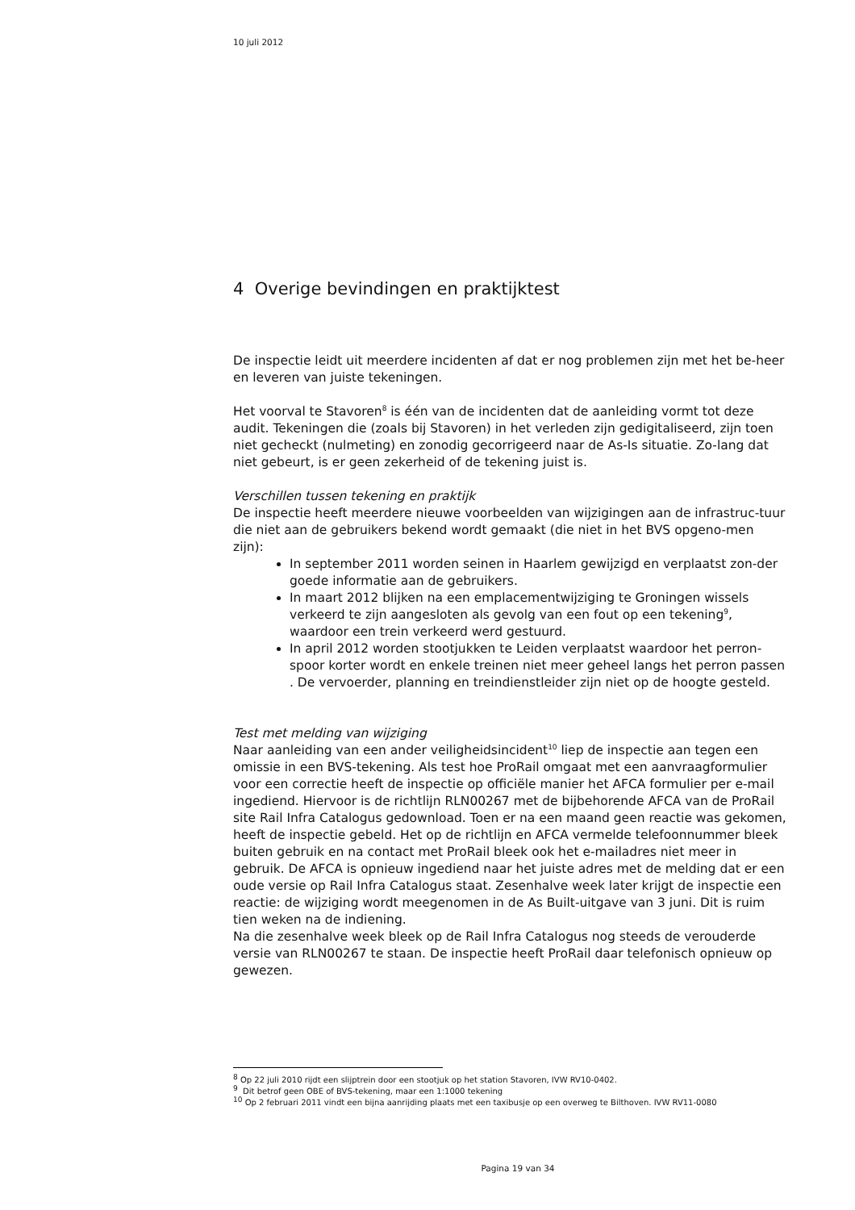10 juli 2012
4 Overige bevindingen en praktijktest
De inspectie leidt uit meerdere incidenten af dat er nog problemen zijn met het be-heer en leveren van juiste tekeningen.
Het voorval te Stavoren<sup>8</sup> is één van de incidenten dat de aanleiding vormt tot deze audit. Tekeningen die (zoals bij Stavoren) in het verleden zijn gedigitaliseerd, zijn toen niet gecheckt (nulmeting) en zonodig gecorrigeerd naar de As-Is situatie. Zo-lang dat niet gebeurt, is er geen zekerheid of de tekening juist is.
Verschillen tussen tekening en praktijk
De inspectie heeft meerdere nieuwe voorbeelden van wijzigingen aan de infrastruc-tuur die niet aan de gebruikers bekend wordt gemaakt (die niet in het BVS opgeno-men zijn):
In september 2011 worden seinen in Haarlem gewijzigd en verplaatst zon-der goede informatie aan de gebruikers.
In maart 2012 blijken na een emplacementwijziging te Groningen wissels verkeerd te zijn aangesloten als gevolg van een fout op een tekening<sup>9</sup>, waardoor een trein verkeerd werd gestuurd.
In april 2012 worden stootjukken te Leiden verplaatst waardoor het perron-spoor korter wordt en enkele treinen niet meer geheel langs het perron passen . De vervoerder, planning en treindienstleider zijn niet op de hoogte gesteld.
Test met melding van wijziging
Naar aanleiding van een ander veiligheidsincident<sup>10</sup> liep de inspectie aan tegen een omissie in een BVS-tekening. Als test hoe ProRail omgaat met een aanvraagformulier voor een correctie heeft de inspectie op officiële manier het AFCA formulier per e-mail ingediend. Hiervoor is de richtlijn RLN00267 met de bijbehorende AFCA van de ProRail site Rail Infra Catalogus gedownload. Toen er na een maand geen reactie was gekomen, heeft de inspectie gebeld. Het op de richtlijn en AFCA vermelde telefoonnummer bleek buiten gebruik en na contact met ProRail bleek ook het e-mailadres niet meer in gebruik. De AFCA is opnieuw ingediend naar het juiste adres met de melding dat er een oude versie op Rail Infra Catalogus staat. Zesenhalve week later krijgt de inspectie een reactie: de wijziging wordt meegenomen in de As Built-uitgave van 3 juni. Dit is ruim tien weken na de indiening.
Na die zesenhalve week bleek op de Rail Infra Catalogus nog steeds de verouderde versie van RLN00267 te staan. De inspectie heeft ProRail daar telefonisch opnieuw op gewezen.
<sup>8</sup> Op 22 juli 2010 rijdt een slijptrein door een stootjuk op het station Stavoren, IVW RV10-0402.
<sup>9</sup> Dit betrof geen OBE of BVS-tekening, maar een 1:1000 tekening
<sup>10</sup> Op 2 februari 2011 vindt een bijna aanrijding plaats met een taxibusje op een overweg te Bilthoven. IVW RV11-0080
Pagina 19 van 34